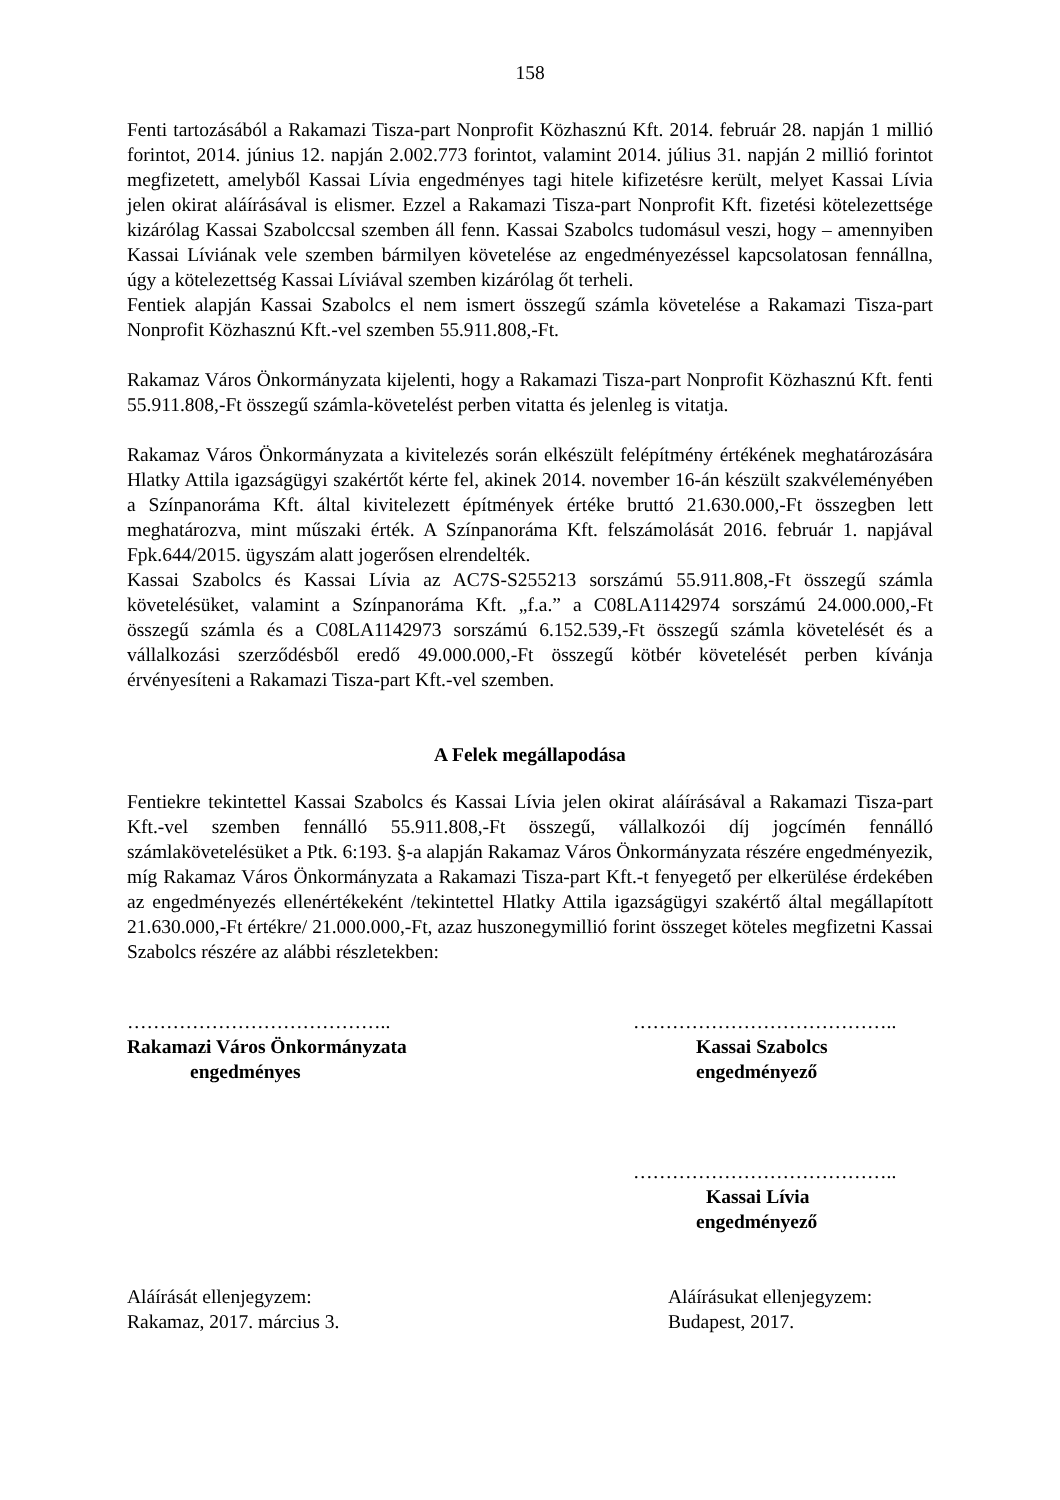158
Fenti tartozásából a Rakamazi Tisza-part Nonprofit Közhasznú Kft. 2014. február 28. napján 1 millió forintot, 2014. június 12. napján 2.002.773 forintot, valamint 2014. július 31. napján 2 millió forintot megfizetett, amelyből Kassai Lívia engedményes tagi hitele kifizetésre került, melyet Kassai Lívia jelen okirat aláírásával is elismer. Ezzel a Rakamazi Tisza-part Nonprofit Kft. fizetési kötelezettsége kizárólag Kassai Szabolccsal szemben áll fenn. Kassai Szabolcs tudomásul veszi, hogy – amennyiben Kassai Líviának vele szemben bármilyen követelése az engedményezéssel kapcsolatosan fennállna, úgy a kötelezettség Kassai Líviával szemben kizárólag őt terheli.
Fentiek alapján Kassai Szabolcs el nem ismert összegű számla követelése a Rakamazi Tisza-part Nonprofit Közhasznú Kft.-vel szemben 55.911.808,-Ft.
Rakamaz Város Önkormányzata kijelenti, hogy a Rakamazi Tisza-part Nonprofit Közhasznú Kft. fenti 55.911.808,-Ft összegű számla-követelést perben vitatta és jelenleg is vitatja.
Rakamaz Város Önkormányzata a kivitelezés során elkészült felépítmény értékének meghatározására Hlatky Attila igazságügyi szakértőt kérte fel, akinek 2014. november 16-án készült szakvéleményében a Színpanoráma Kft. által kivitelezett építmények értéke bruttó 21.630.000,-Ft összegben lett meghatározva, mint műszaki érték. A Színpanoráma Kft. felszámolását 2016. február 1. napjával Fpk.644/2015. ügyszám alatt jogerősen elrendelték.
Kassai Szabolcs és Kassai Lívia az AC7S-S255213 sorszámú 55.911.808,-Ft összegű számla követelésüket, valamint a Színpanoráma Kft. „f.a.” a C08LA1142974 sorszámú 24.000.000,-Ft összegű számla és a C08LA1142973 sorszámú 6.152.539,-Ft összegű számla követelését és a vállalkozási szerződésből eredő 49.000.000,-Ft összegű kötbér követelését perben kívánja érvényesíteni a Rakamazi Tisza-part Kft.-vel szemben.
A Felek megállapodása
Fentiekre tekintettel Kassai Szabolcs és Kassai Lívia jelen okirat aláírásával a Rakamazi Tisza-part Kft.-vel szemben fennálló 55.911.808,-Ft összegű, vállalkozói díj jogcímén fennálló számlakövetelésüket a Ptk. 6:193. §-a alapján Rakamaz Város Önkormányzata részére engedményezik, míg Rakamaz Város Önkormányzata a Rakamazi Tisza-part Kft.-t fenyegető per elkerülése érdekében az engedményezés ellenértékeként /tekintettel Hlatky Attila igazságügyi szakértő által megállapított 21.630.000,-Ft értékre/ 21.000.000,-Ft, azaz huszonegymillió forint összeget köteles megfizetni Kassai Szabolcs részére az alábbi részletekben:
…………………………………..
Rakamazi Város Önkormányzata
engedményes
…………………………………..
Kassai Szabolcs
engedményező
…………………………………..
Kassai Lívia
engedményező
Aláírását ellenjegyzem:
Rakamaz, 2017. március 3.
Aláírásukat ellenjegyzem:
Budapest, 2017.